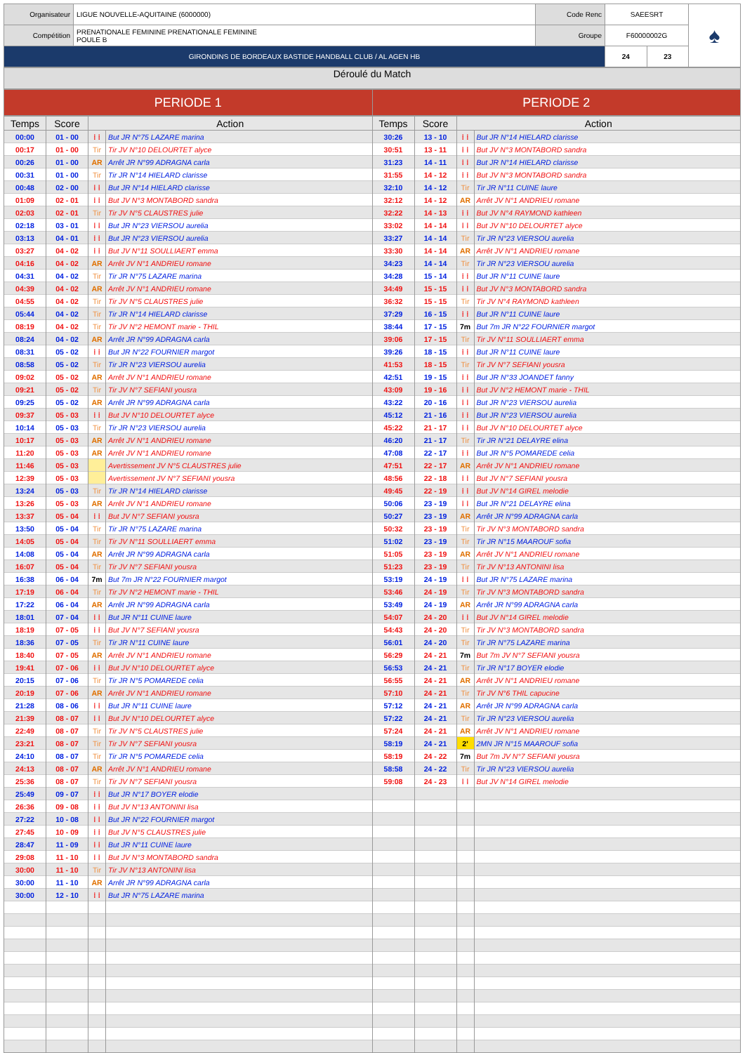| Organisateur | LIGUE NOUVELLE-AQUITAINE (6000000) | Code Renc | SAEESRT | | ♠ |
| Compétition | PRENATIONALE FEMININE PRENATIONALE FEMININE POULE B | Groupe | F60000002G | | |
| GIRONDINS DE BORDEAUX BASTIDE HANDBALL CLUB / AL AGEN HB | | | 24 | 23 | |
Déroulé du Match
| PERIODE 1 | PERIODE 2 |
| Temps | Score | Action | | Temps | Score | Action | |
| --- | --- | --- | --- | --- | --- | --- | --- |
| 00:00 | 01 - 00 | ⁞ ⁞ | But JR N°75 LAZARE marina | 30:26 | 13 - 10 | ⁞ ⁞ | But JR N°14 HIELARD clarisse |
| 00:17 | 01 - 00 | Tir | Tir JV N°10 DELOURTET alyce | 30:51 | 13 - 11 | ⁞ ⁞ | But JV N°3 MONTABORD sandra |
| 00:26 | 01 - 00 | AR | Arrêt JR N°99 ADRAGNA carla | 31:23 | 14 - 11 | ⁞ ⁞ | But JR N°14 HIELARD clarisse |
| 00:31 | 01 - 00 | Tir | Tir JR N°14 HIELARD clarisse | 31:55 | 14 - 12 | ⁞ ⁞ | But JV N°3 MONTABORD sandra |
| 00:48 | 02 - 00 | ⁞ ⁞ | But JR N°14 HIELARD clarisse | 32:10 | 14 - 12 | Tir | Tir JR N°11 CUINE laure |
| 01:09 | 02 - 01 | ⁞ ⁞ | But JV N°3 MONTABORD sandra | 32:12 | 14 - 12 | AR | Arrêt JV N°1 ANDRIEU romane |
| 02:03 | 02 - 01 | Tir | Tir JV N°5 CLAUSTRES julie | 32:22 | 14 - 13 | ⁞ ⁞ | But JV N°4 RAYMOND kathleen |
| 02:18 | 03 - 01 | ⁞ ⁞ | But JR N°23 VIERSOU aurelia | 33:02 | 14 - 14 | ⁞ ⁞ | But JV N°10 DELOURTET alyce |
| 03:13 | 04 - 01 | ⁞ ⁞ | But JR N°23 VIERSOU aurelia | 33:27 | 14 - 14 | Tir | Tir JR N°23 VIERSOU aurelia |
| 03:27 | 04 - 02 | ⁞ ⁞ | But JV N°11 SOULLIAERT emma | 33:30 | 14 - 14 | AR | Arrêt JV N°1 ANDRIEU romane |
| 04:16 | 04 - 02 | AR | Arrêt JV N°1 ANDRIEU romane | 34:23 | 14 - 14 | Tir | Tir JR N°23 VIERSOU aurelia |
| 04:31 | 04 - 02 | Tir | Tir JR N°75 LAZARE marina | 34:28 | 15 - 14 | ⁞ ⁞ | But JR N°11 CUINE laure |
| 04:39 | 04 - 02 | AR | Arrêt JV N°1 ANDRIEU romane | 34:49 | 15 - 15 | ⁞ ⁞ | But JV N°3 MONTABORD sandra |
| 04:55 | 04 - 02 | Tir | Tir JV N°5 CLAUSTRES julie | 36:32 | 15 - 15 | Tir | Tir JV N°4 RAYMOND kathleen |
| 05:44 | 04 - 02 | Tir | Tir JR N°14 HIELARD clarisse | 37:29 | 16 - 15 | ⁞ ⁞ | But JR N°11 CUINE laure |
| 08:19 | 04 - 02 | Tir | Tir JV N°2 HEMONT marie - THIL | 38:44 | 17 - 15 | 7m | But 7m JR N°22 FOURNIER margot |
| 08:24 | 04 - 02 | AR | Arrêt JR N°99 ADRAGNA carla | 39:06 | 17 - 15 | Tir | Tir JV N°11 SOULLIAERT emma |
| 08:31 | 05 - 02 | ⁞ ⁞ | But JR N°22 FOURNIER margot | 39:26 | 18 - 15 | ⁞ ⁞ | But JR N°11 CUINE laure |
| 08:58 | 05 - 02 | Tir | Tir JR N°23 VIERSOU aurelia | 41:53 | 18 - 15 | Tir | Tir JV N°7 SEFIANI yousra |
| 09:02 | 05 - 02 | AR | Arrêt JV N°1 ANDRIEU romane | 42:51 | 19 - 15 | ⁞ ⁞ | But JR N°33 JOANDET fanny |
| 09:21 | 05 - 02 | Tir | Tir JV N°7 SEFIANI yousra | 43:09 | 19 - 16 | ⁞ ⁞ | But JV N°2 HEMONT marie - THIL |
| 09:25 | 05 - 02 | AR | Arrêt JR N°99 ADRAGNA carla | 43:22 | 20 - 16 | ⁞ ⁞ | But JR N°23 VIERSOU aurelia |
| 09:37 | 05 - 03 | ⁞ ⁞ | But JV N°10 DELOURTET alyce | 45:12 | 21 - 16 | ⁞ ⁞ | But JR N°23 VIERSOU aurelia |
| 10:14 | 05 - 03 | Tir | Tir JR N°23 VIERSOU aurelia | 45:22 | 21 - 17 | ⁞ ⁞ | But JV N°10 DELOURTET alyce |
| 10:17 | 05 - 03 | AR | Arrêt JV N°1 ANDRIEU romane | 46:20 | 21 - 17 | Tir | Tir JR N°21 DELAYRE elina |
| 11:20 | 05 - 03 | AR | Arrêt JV N°1 ANDRIEU romane | 47:08 | 22 - 17 | ⁞ ⁞ | But JR N°5 POMAREDE celia |
| 11:46 | 05 - 03 | | Avertissement JV N°5 CLAUSTRES julie | 47:51 | 22 - 17 | AR | Arrêt JV N°1 ANDRIEU romane |
| 12:39 | 05 - 03 | | Avertissement JV N°7 SEFIANI yousra | 48:56 | 22 - 18 | ⁞ ⁞ | But JV N°7 SEFIANI yousra |
| 13:24 | 05 - 03 | Tir | Tir JR N°14 HIELARD clarisse | 49:45 | 22 - 19 | ⁞ ⁞ | But JV N°14 GIREL melodie |
| 13:26 | 05 - 03 | AR | Arrêt JV N°1 ANDRIEU romane | 50:06 | 23 - 19 | ⁞ ⁞ | But JR N°21 DELAYRE elina |
| 13:37 | 05 - 04 | ⁞ ⁞ | But JV N°7 SEFIANI yousra | 50:27 | 23 - 19 | AR | Arrêt JR N°99 ADRAGNA carla |
| 13:50 | 05 - 04 | Tir | Tir JR N°75 LAZARE marina | 50:32 | 23 - 19 | Tir | Tir JV N°3 MONTABORD sandra |
| 14:05 | 05 - 04 | Tir | Tir JV N°11 SOULLIAERT emma | 51:02 | 23 - 19 | Tir | Tir JR N°15 MAAROUF sofia |
| 14:08 | 05 - 04 | AR | Arrêt JR N°99 ADRAGNA carla | 51:05 | 23 - 19 | AR | Arrêt JV N°1 ANDRIEU romane |
| 16:07 | 05 - 04 | Tir | Tir JV N°7 SEFIANI yousra | 51:23 | 23 - 19 | Tir | Tir JV N°13 ANTONINI lisa |
| 16:38 | 06 - 04 | 7m | But 7m JR N°22 FOURNIER margot | 53:19 | 24 - 19 | ⁞ ⁞ | But JR N°75 LAZARE marina |
| 17:19 | 06 - 04 | Tir | Tir JV N°2 HEMONT marie - THIL | 53:46 | 24 - 19 | Tir | Tir JV N°3 MONTABORD sandra |
| 17:22 | 06 - 04 | AR | Arrêt JR N°99 ADRAGNA carla | 53:49 | 24 - 19 | AR | Arrêt JR N°99 ADRAGNA carla |
| 18:01 | 07 - 04 | ⁞ ⁞ | But JR N°11 CUINE laure | 54:07 | 24 - 20 | ⁞ ⁞ | But JV N°14 GIREL melodie |
| 18:19 | 07 - 05 | ⁞ ⁞ | But JV N°7 SEFIANI yousra | 54:43 | 24 - 20 | Tir | Tir JV N°3 MONTABORD sandra |
| 18:36 | 07 - 05 | Tir | Tir JR N°11 CUINE laure | 56:01 | 24 - 20 | Tir | Tir JR N°75 LAZARE marina |
| 18:40 | 07 - 05 | AR | Arrêt JV N°1 ANDRIEU romane | 56:29 | 24 - 21 | 7m | But 7m JV N°7 SEFIANI yousra |
| 19:41 | 07 - 06 | ⁞ ⁞ | But JV N°10 DELOURTET alyce | 56:53 | 24 - 21 | Tir | Tir JR N°17 BOYER elodie |
| 20:15 | 07 - 06 | Tir | Tir JR N°5 POMAREDE celia | 56:55 | 24 - 21 | AR | Arrêt JV N°1 ANDRIEU romane |
| 20:19 | 07 - 06 | AR | Arrêt JV N°1 ANDRIEU romane | 57:10 | 24 - 21 | Tir | Tir JV N°6 THIL capucine |
| 21:28 | 08 - 06 | ⁞ ⁞ | But JR N°11 CUINE laure | 57:12 | 24 - 21 | AR | Arrêt JR N°99 ADRAGNA carla |
| 21:39 | 08 - 07 | ⁞ ⁞ | But JV N°10 DELOURTET alyce | 57:22 | 24 - 21 | Tir | Tir JR N°23 VIERSOU aurelia |
| 22:49 | 08 - 07 | Tir | Tir JV N°5 CLAUSTRES julie | 57:24 | 24 - 21 | AR | Arrêt JV N°1 ANDRIEU romane |
| 23:21 | 08 - 07 | Tir | Tir JV N°7 SEFIANI yousra | 58:19 | 24 - 21 | 2' | 2MN JR N°15 MAAROUF sofia |
| 24:10 | 08 - 07 | Tir | Tir JR N°5 POMAREDE celia | 58:19 | 24 - 22 | 7m | But 7m JV N°7 SEFIANI yousra |
| 24:13 | 08 - 07 | AR | Arrêt JV N°1 ANDRIEU romane | 58:58 | 24 - 22 | Tir | Tir JR N°23 VIERSOU aurelia |
| 25:36 | 08 - 07 | Tir | Tir JV N°7 SEFIANI yousra | 59:08 | 24 - 23 | ⁞ ⁞ | But JV N°14 GIREL melodie |
| 25:49 | 09 - 07 | ⁞ ⁞ | But JR N°17 BOYER elodie | | | | |
| 26:36 | 09 - 08 | ⁞ ⁞ | But JV N°13 ANTONINI lisa | | | | |
| 27:22 | 10 - 08 | ⁞ ⁞ | But JR N°22 FOURNIER margot | | | | |
| 27:45 | 10 - 09 | ⁞ ⁞ | But JV N°5 CLAUSTRES julie | | | | |
| 28:47 | 11 - 09 | ⁞ ⁞ | But JR N°11 CUINE laure | | | | |
| 29:08 | 11 - 10 | ⁞ ⁞ | But JV N°3 MONTABORD sandra | | | | |
| 30:00 | 11 - 10 | Tir | Tir JV N°13 ANTONINI lisa | | | | |
| 30:00 | 11 - 10 | AR | Arrêt JR N°99 ADRAGNA carla | | | | |
| 30:00 | 12 - 10 | ⁞ ⁞ | But JR N°75 LAZARE marina | | | | |